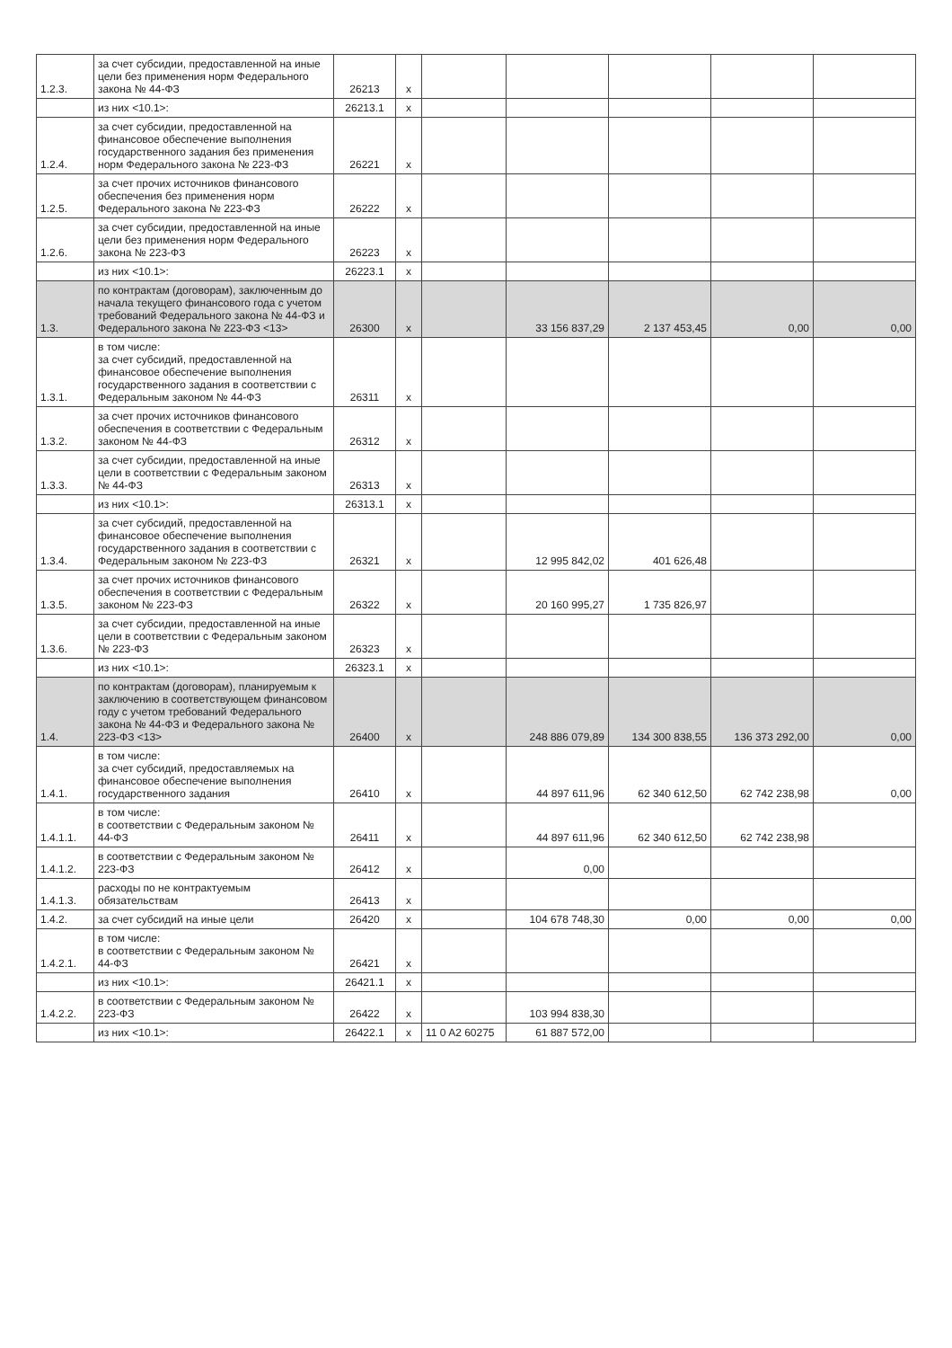| 1.2.3. | за счет субсидии, предоставленной на иные цели без применения норм Федерального закона № 44-ФЗ | 26213 | x | | | | | |
| | из них <10.1>: | 26213.1 | x | | | | | |
| 1.2.4. | за счет субсидии, предоставленной на финансовое обеспечение выполнения государственного задания без применения норм Федерального закона № 223-ФЗ | 26221 | x | | | | | |
| 1.2.5. | за счет прочих источников финансового обеспечения без применения норм Федерального закона № 223-ФЗ | 26222 | x | | | | | |
| 1.2.6. | за счет субсидии, предоставленной на иные цели без применения норм Федерального закона № 223-ФЗ | 26223 | x | | | | | |
| | из них <10.1>: | 26223.1 | x | | | | | |
| 1.3. | по контрактам (договорам), заключенным до начала текущего финансового года с учетом требований Федерального закона № 44-ФЗ и Федерального закона № 223-ФЗ <13> | 26300 | x | | 33 156 837,29 | 2 137 453,45 | 0,00 | 0,00 |
| 1.3.1. | в том числе: за счет субсидий, предоставленной на финансовое обеспечение выполнения государственного задания в соответствии с Федеральным законом № 44-ФЗ | 26311 | x | | | | | |
| 1.3.2. | за счет прочих источников финансового обеспечения в соответствии с Федеральным законом № 44-ФЗ | 26312 | x | | | | | |
| 1.3.3. | за счет субсидии, предоставленной на иные цели в соответствии с Федеральным законом № 44-ФЗ | 26313 | x | | | | | |
| | из них <10.1>: | 26313.1 | x | | | | | |
| 1.3.4. | за счет субсидий, предоставленной на финансовое обеспечение выполнения государственного задания в соответствии с Федеральным законом № 223-ФЗ | 26321 | x | | 12 995 842,02 | 401 626,48 | | |
| 1.3.5. | за счет прочих источников финансового обеспечения в соответствии с Федеральным законом № 223-ФЗ | 26322 | x | | 20 160 995,27 | 1 735 826,97 | | |
| 1.3.6. | за счет субсидии, предоставленной на иные цели в соответствии с Федеральным законом № 223-ФЗ | 26323 | x | | | | | |
| | из них <10.1>: | 26323.1 | x | | | | | |
| 1.4. | по контрактам (договорам), планируемым к заключению в соответствующем финансовом году с учетом требований Федерального закона № 44-ФЗ и Федерального закона № 223-ФЗ <13> | 26400 | x | | 248 886 079,89 | 134 300 838,55 | 136 373 292,00 | 0,00 |
| 1.4.1. | в том числе: за счет субсидий, предоставляемых на финансовое обеспечение выполнения государственного задания | 26410 | x | | 44 897 611,96 | 62 340 612,50 | 62 742 238,98 | 0,00 |
| 1.4.1.1. | в том числе: в соответствии с Федеральным законом № 44-ФЗ | 26411 | x | | 44 897 611,96 | 62 340 612,50 | 62 742 238,98 | |
| 1.4.1.2. | в соответствии с Федеральным законом № 223-ФЗ | 26412 | x | | 0,00 | | | |
| 1.4.1.3. | расходы по не контрактуемым обязательствам | 26413 | x | | | | | |
| 1.4.2. | за счет субсидий на иные цели | 26420 | x | | 104 678 748,30 | 0,00 | 0,00 | 0,00 |
| 1.4.2.1. | в том числе: в соответствии с Федеральным законом № 44-ФЗ | 26421 | x | | | | | |
| | из них <10.1>: | 26421.1 | x | | | | | |
| 1.4.2.2. | в соответствии с Федеральным законом № 223-ФЗ | 26422 | x | | 103 994 838,30 | | | |
| | из них <10.1>: | 26422.1 | x | 11 0 A2 60275 | 61 887 572,00 | | | |